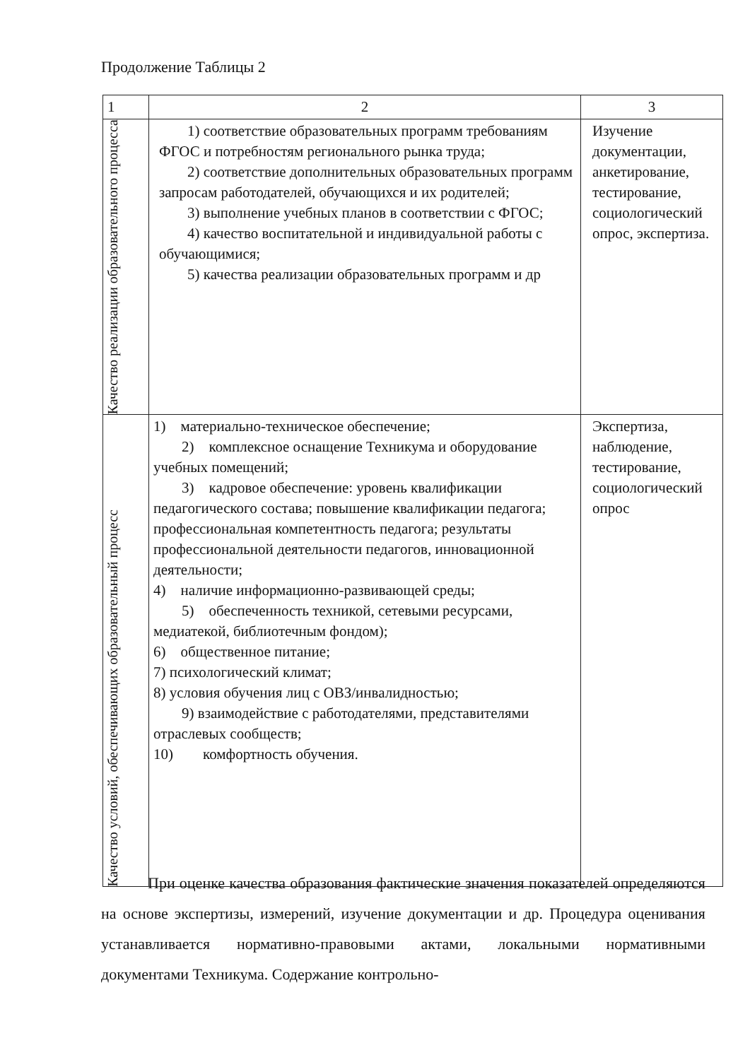Продолжение Таблицы 2
| 1 | 2 | 3 |
| Качество реализации образовательного процесса | 1) соответствие образовательных программ требованиям ФГОС и потребностям регионального рынка труда; 2) соответствие дополнительных образовательных программ запросам работодателей, обучающихся и их родителей; 3) выполнение учебных планов в соответствии с ФГОС; 4) качество воспитательной и индивидуальной работы с обучающимися; 5) качества реализации образовательных программ и др | Изучение документации, анкетирование, тестирование, социологический опрос, экспертиза. |
| Качество условий, обеспечивающих образовательный процесс | 1) материально-техническое обеспечение; 2) комплексное оснащение Техникума и оборудование учебных помещений; 3) кадровое обеспечение: уровень квалификации педагогического состава; повышение квалификации педагога; профессиональная компетентность педагога; результаты профессиональной деятельности педагогов, инновационной деятельности; 4) наличие информационно-развивающей среды; 5) обеспеченность техникой, сетевыми ресурсами, медиатекой, библиотечным фондом); 6) общественное питание; 7) психологический климат; 8) условия обучения лиц с ОВЗ/инвалидностью; 9) взаимодействие с работодателями, представителями отраслевых сообществ; 10) комфортность обучения. | Экспертиза, наблюдение, тестирование, социологический опрос |
При оценке качества образования фактические значения показателей определяются на основе экспертизы, измерений, изучение документации и др. Процедура оценивания устанавливается нормативно-правовыми актами, локальными нормативными документами Техникума. Содержание контрольно-